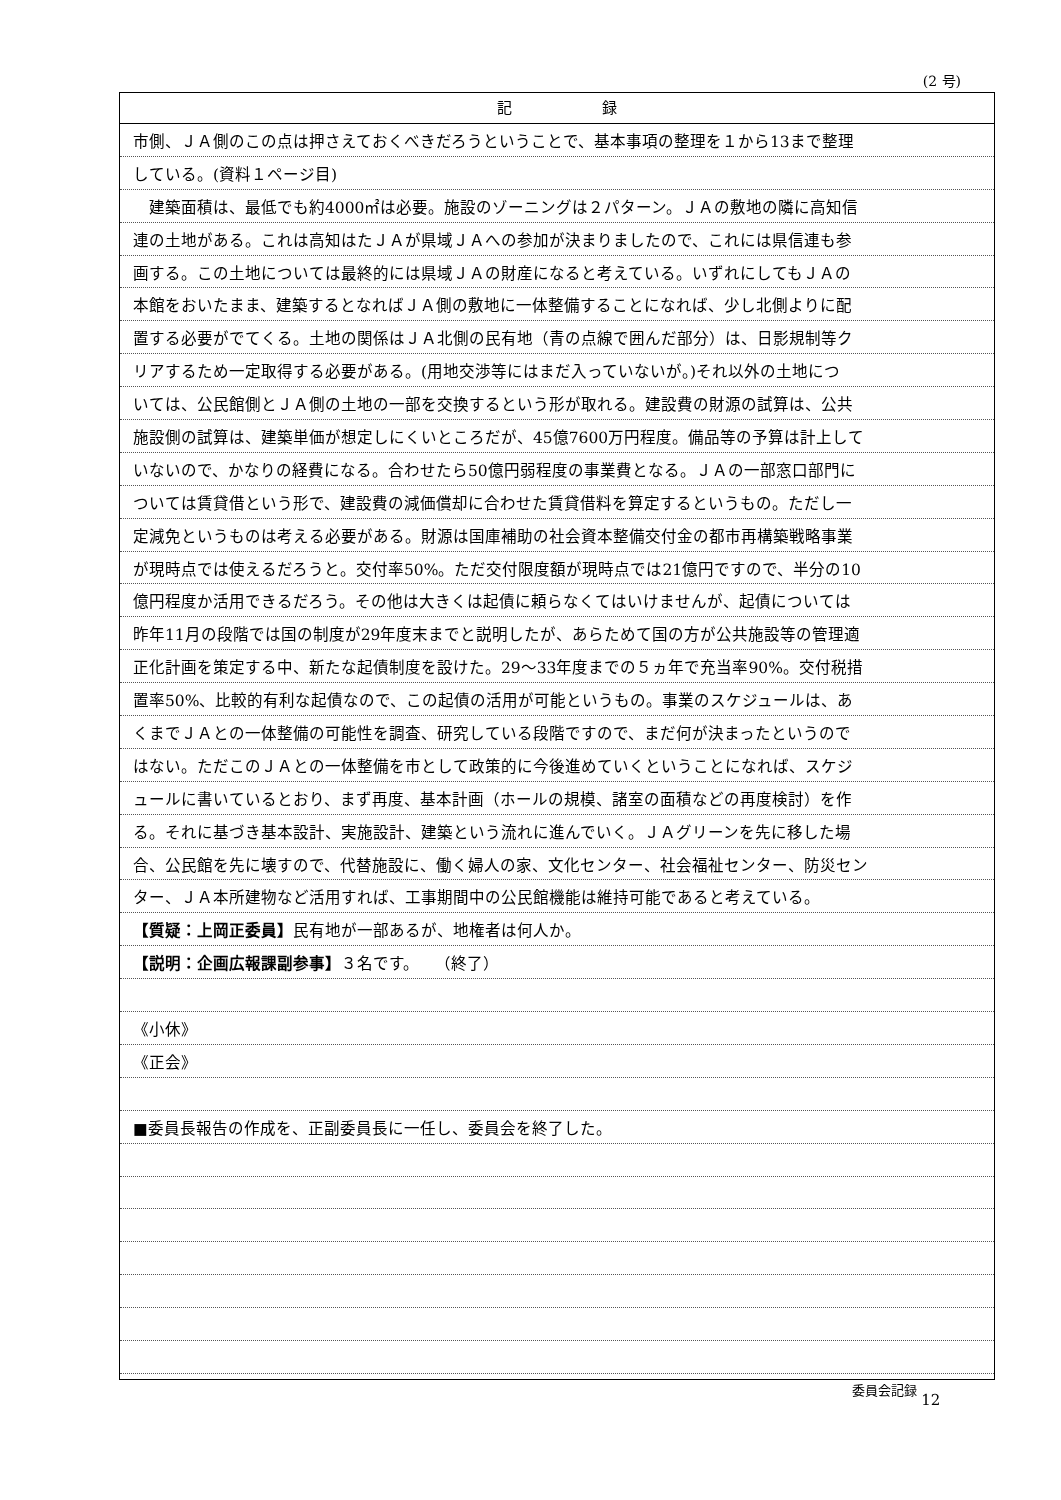(2 号)
記　　　　　　録
市側、ＪＡ側のこの点は押さえておくべきだろうということで、基本事項の整理を１から13まで整理
している。(資料１ページ目)
　建築面積は、最低でも約4000㎡は必要。施設のゾーニングは２パターン。ＪＡの敷地の隣に高知信
連の土地がある。これは高知はたＪＡが県域ＪＡへの参加が決まりましたので、これには県信連も参
画する。この土地については最終的には県域ＪＡの財産になると考えている。いずれにしてもＪＡの
本館をおいたまま、建築するとなればＪＡ側の敷地に一体整備することになれば、少し北側よりに配
置する必要がでてくる。土地の関係はＪＡ北側の民有地（青の点線で囲んだ部分）は、日影規制等ク
リアするため一定取得する必要がある。(用地交渉等にはまだ入っていないが。)それ以外の土地につ
いては、公民館側とＪＡ側の土地の一部を交換するという形が取れる。建設費の財源の試算は、公共
施設側の試算は、建築単価が想定しにくいところだが、45億7600万円程度。備品等の予算は計上して
いないので、かなりの経費になる。合わせたら50億円弱程度の事業費となる。ＪＡの一部窓口部門に
ついては賃貸借という形で、建設費の減価償却に合わせた賃貸借料を算定するというもの。ただし一
定減免というものは考える必要がある。財源は国庫補助の社会資本整備交付金の都市再構築戦略事業
が現時点では使えるだろうと。交付率50%。ただ交付限度額が現時点では21億円ですので、半分の10
億円程度か活用できるだろう。その他は大きくは起債に頼らなくてはいけませんが、起債については
昨年11月の段階では国の制度が29年度末までと説明したが、あらためて国の方が公共施設等の管理適
正化計画を策定する中、新たな起債制度を設けた。29～33年度までの５ヵ年で充当率90%。交付税措
置率50%、比較的有利な起債なので、この起債の活用が可能というもの。事業のスケジュールは、あ
くまでＪＡとの一体整備の可能性を調査、研究している段階ですので、まだ何が決まったというので
はない。ただこのＪＡとの一体整備を市として政策的に今後進めていくということになれば、スケジ
ュールに書いているとおり、まず再度、基本計画（ホールの規模、諸室の面積などの再度検討）を作
る。それに基づき基本設計、実施設計、建築という流れに進んでいく。ＪＡグリーンを先に移した場
合、公民館を先に壊すので、代替施設に、働く婦人の家、文化センター、社会福祉センター、防災セン
ター、ＪＡ本所建物など活用すれば、工事期間中の公民館機能は維持可能であると考えている。
【質疑：上岡正委員】民有地が一部あるが、地権者は何人か。
【説明：企画広報課副参事】３名です。　　（終了）
《小休》
《正会》
■委員長報告の作成を、正副委員長に一任し、委員会を終了した。
委員会記録 12